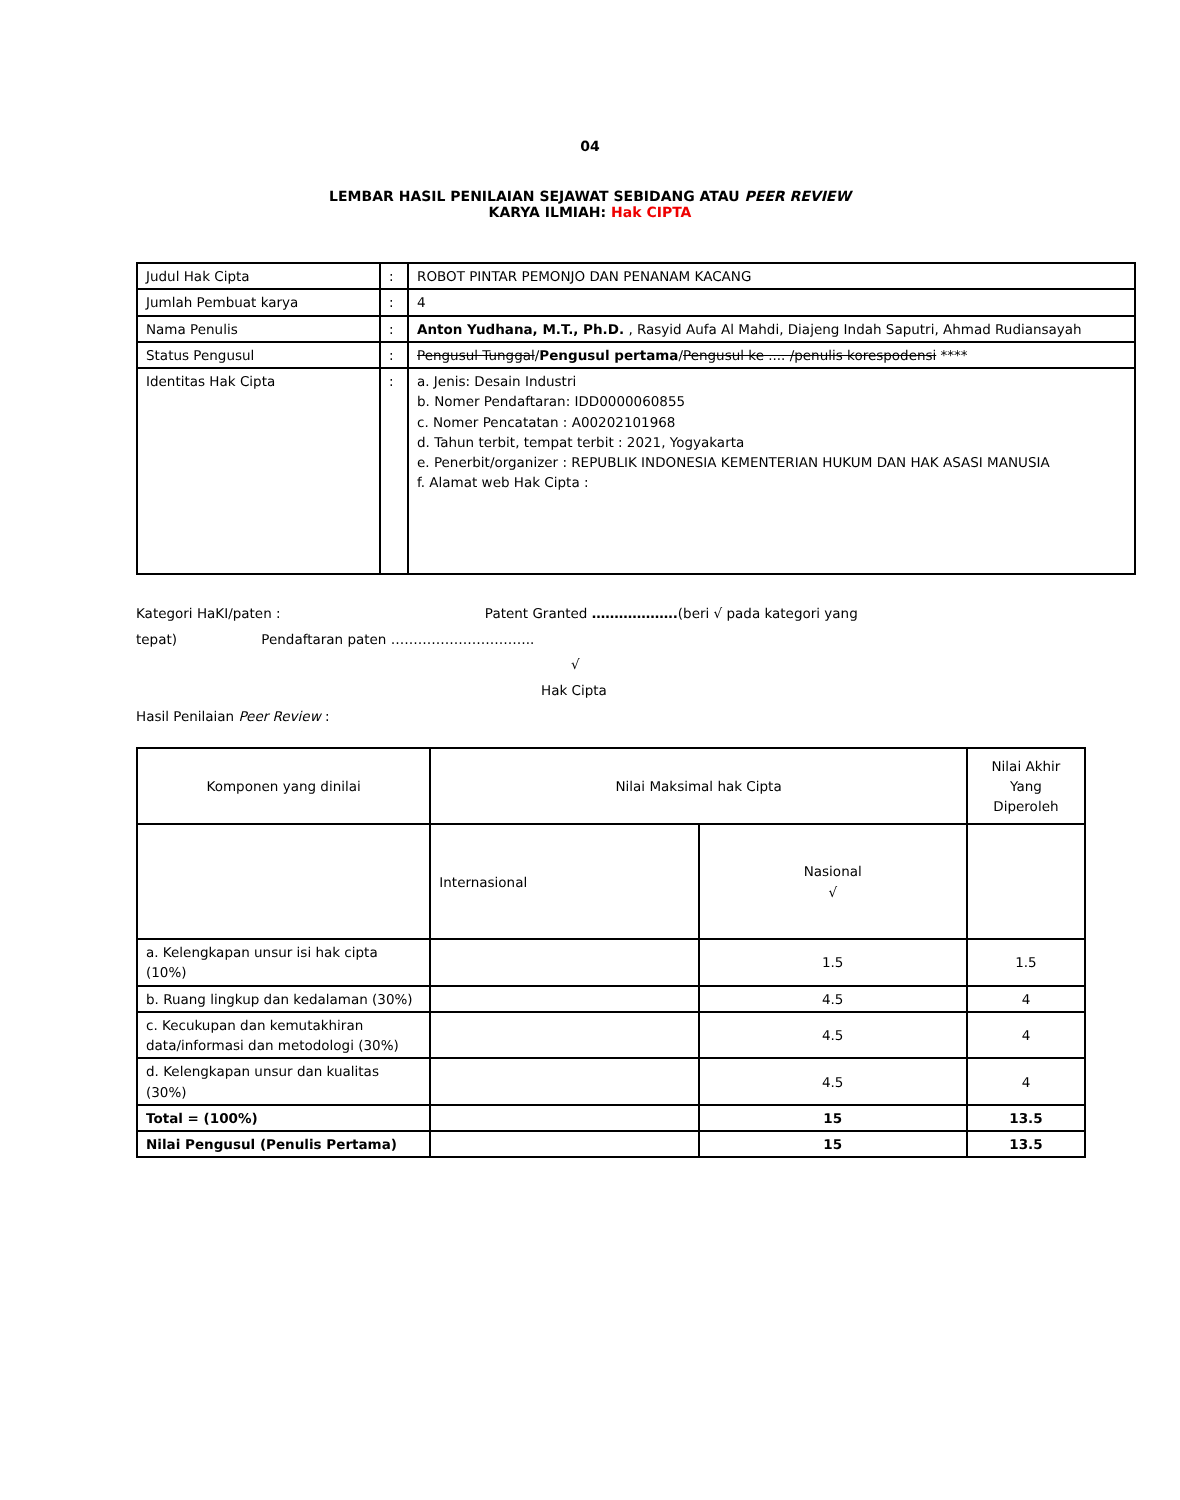04
LEMBAR HASIL PENILAIAN SEJAWAT SEBIDANG ATAU PEER REVIEW
KARYA ILMIAH: Hak CIPTA
| Judul Hak Cipta | : | ROBOT PINTAR PEMONJO DAN PENANAM KACANG |
| Jumlah Pembuat karya | : | 4 |
| Nama Penulis | : | Anton Yudhana, M.T., Ph.D. , Rasyid Aufa Al Mahdi, Diajeng Indah Saputri, Ahmad Rudiansayah |
| Status Pengusul | : | Pengusul Tunggal / Pengusul pertama / Pengusul ke .... /penulis korespodensi **** |
| Identitas Hak Cipta | : | a. Jenis: Desain Industri b. Nomer Pendaftaran: IDD0000060855 c. Nomer Pencatatan : A00202101968 d. Tahun terbit, tempat terbit : 2021, Yogyakarta e. Penerbit/organizer : REPUBLIK INDONESIA KEMENTERIAN HUKUM DAN HAK ASASI MANUSIA f. Alamat web Hak Cipta : |
Kategori HaKI/paten : Patent Granted ……………….(beri √ pada kategori yang
tepat) Pendaftaran paten …………………………..
√
Hak Cipta
Hasil Penilaian Peer Review :
| Komponen yang dinilai | Nilai Maksimal hak Cipta | | Nilai Akhir Yang Diperoleh |
| | Internasional | Nasional √ | |
| a. Kelengkapan unsur isi hak cipta (10%) | | 1.5 | 1.5 |
| b. Ruang lingkup dan kedalaman (30%) | | 4.5 | 4 |
| c. Kecukupan dan kemutakhiran data/informasi dan metodologi (30%) | | 4.5 | 4 |
| d. Kelengkapan unsur dan kualitas (30%) | | 4.5 | 4 |
| Total = (100%) | | 15 | 13.5 |
| Nilai Pengusul (Penulis Pertama) | | 15 | 13.5 |